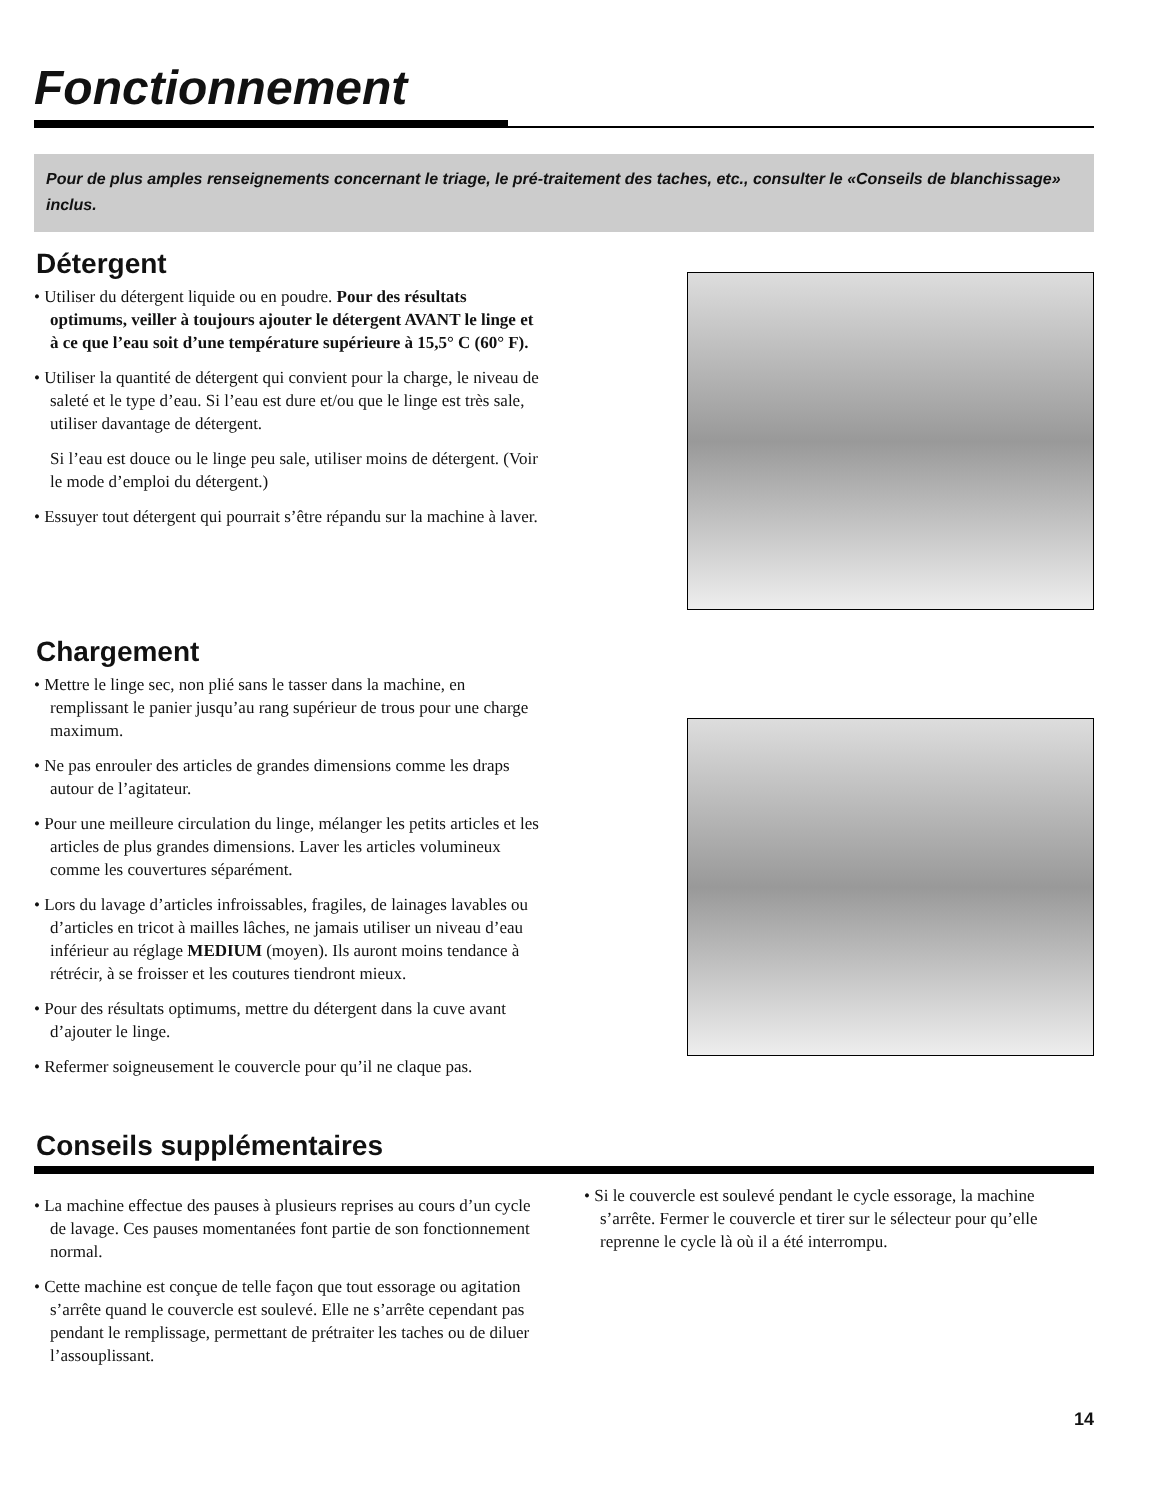Fonctionnement
Pour de plus amples renseignements concernant le triage, le pré-traitement des taches, etc., consulter le «Conseils de blanchissage» inclus.
Détergent
• Utiliser du détergent liquide ou en poudre. Pour des résultats optimums, veiller à toujours ajouter le détergent AVANT le linge et à ce que l’eau soit d’une température supérieure à 15,5° C (60° F).
• Utiliser la quantité de détergent qui convient pour la charge, le niveau de saleté et le type d’eau. Si l’eau est dure et/ou que le linge est très sale, utiliser davantage de détergent.
Si l’eau est douce ou le linge peu sale, utiliser moins de détergent. (Voir le mode d’emploi du détergent.)
• Essuyer tout détergent qui pourrait s’être répandu sur la machine à laver.
Chargement
• Mettre le linge sec, non plié sans le tasser dans la machine, en remplissant le panier jusqu’au rang supérieur de trous pour une charge maximum.
• Ne pas enrouler des articles de grandes dimensions comme les draps autour de l’agitateur.
• Pour une meilleure circulation du linge, mélanger les petits articles et les articles de plus grandes dimensions. Laver les articles volumineux comme les couvertures séparément.
• Lors du lavage d’articles infroissables, fragiles, de lainages lavables ou d’articles en tricot à mailles lâches, ne jamais utiliser un niveau d’eau inférieur au réglage MEDIUM (moyen). Ils auront moins tendance à rétrécir, à se froisser et les coutures tiendront mieux.
• Pour des résultats optimums, mettre du détergent dans la cuve avant d’ajouter le linge.
• Refermer soigneusement le couvercle pour qu’il ne claque pas.
Conseils supplémentaires
• La machine effectue des pauses à plusieurs reprises au cours d’un cycle de lavage. Ces pauses momentanées font partie de son fonctionnement normal.
• Cette machine est conçue de telle façon que tout essorage ou agitation s’arrête quand le couvercle est soulevé. Elle ne s’arrête cependant pas pendant le remplissage, permettant de prétraiter les taches ou de diluer l’assouplissant.
• Si le couvercle est soulevé pendant le cycle essorage, la machine s’arrête. Fermer le couvercle et tirer sur le sélecteur pour qu’elle reprenne le cycle là où il a été interrompu.
14